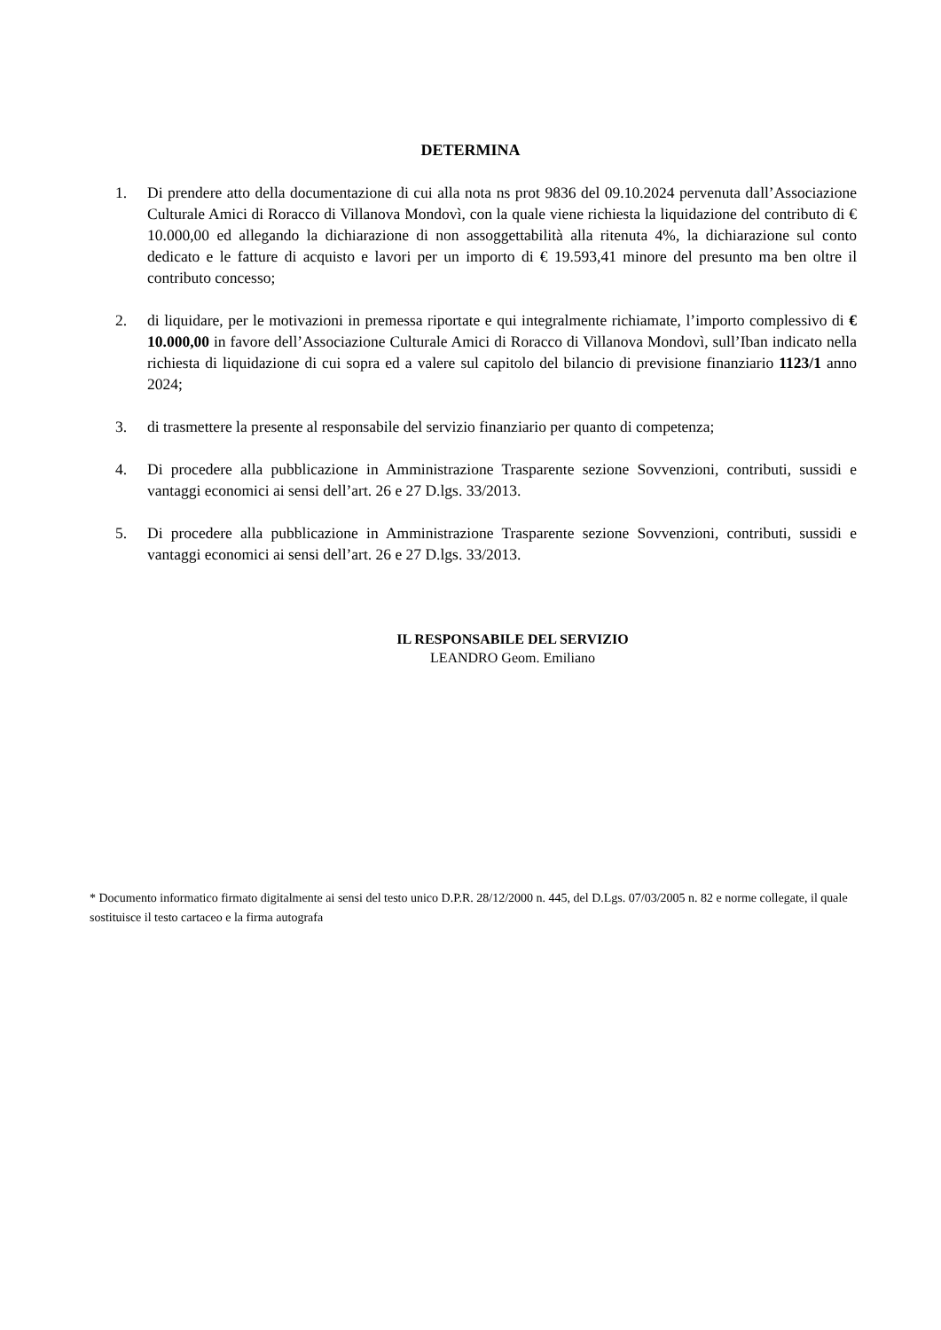DETERMINA
1. Di prendere atto della documentazione di cui alla nota ns prot 9836 del 09.10.2024 pervenuta dall’Associazione Culturale Amici di Roracco di Villanova Mondovì, con la quale viene richiesta la liquidazione del contributo di € 10.000,00 ed allegando la dichiarazione di non assoggettabilità alla ritenuta 4%, la dichiarazione sul conto dedicato e le fatture di acquisto e lavori per un importo di € 19.593,41 minore del presunto ma ben oltre il contributo concesso;
2. di liquidare, per le motivazioni in premessa riportate e qui integralmente richiamate, l’importo complessivo di € 10.000,00 in favore dell’Associazione Culturale Amici di Roracco di Villanova Mondovì, sull’Iban indicato nella richiesta di liquidazione di cui sopra ed a valere sul capitolo del bilancio di previsione finanziario 1123/1 anno 2024;
3. di trasmettere la presente al responsabile del servizio finanziario per quanto di competenza;
4. Di procedere alla pubblicazione in Amministrazione Trasparente sezione Sovvenzioni, contributi, sussidi e vantaggi economici ai sensi dell’art. 26 e 27 D.lgs. 33/2013.
5. Di procedere alla pubblicazione in Amministrazione Trasparente sezione Sovvenzioni, contributi, sussidi e vantaggi economici ai sensi dell’art. 26 e 27 D.lgs. 33/2013.
IL RESPONSABILE DEL SERVIZIO
LEANDRO Geom. Emiliano
* Documento informatico firmato digitalmente ai sensi del testo unico D.P.R. 28/12/2000 n. 445, del D.Lgs. 07/03/2005 n. 82 e norme collegate, il quale sostituisce il testo cartaceo e la firma autografa